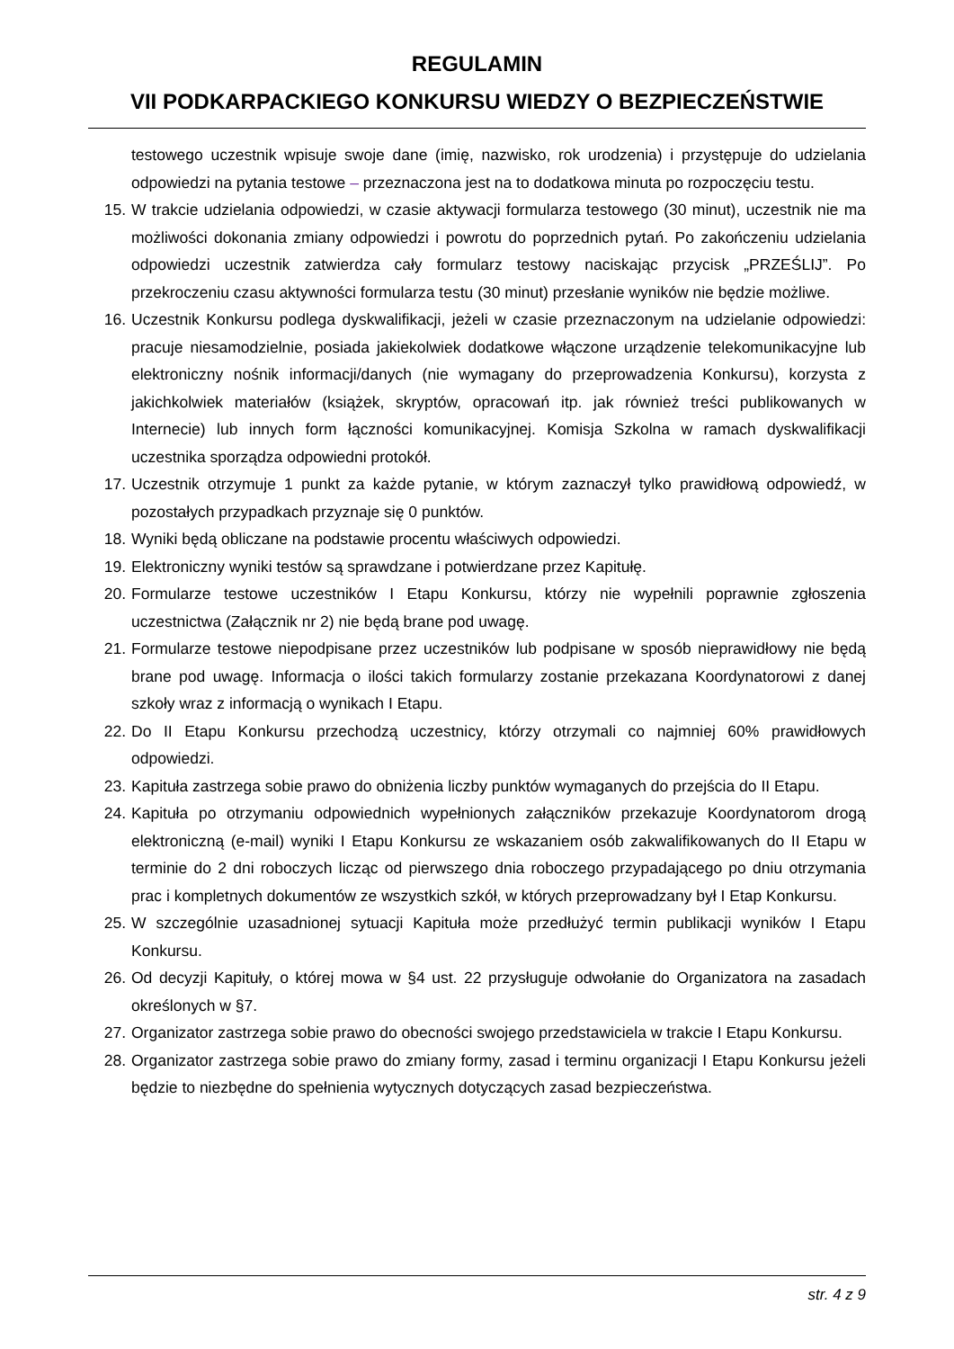REGULAMIN
VII PODKARPACKIEGO KONKURSU WIEDZY O BEZPIECZEŃSTWIE
testowego uczestnik wpisuje swoje dane (imię, nazwisko, rok urodzenia) i przystępuje do udzielania odpowiedzi na pytania testowe – przeznaczona jest na to dodatkowa minuta po rozpoczęciu testu.
15. W trakcie udzielania odpowiedzi, w czasie aktywacji formularza testowego (30 minut), uczestnik nie ma możliwości dokonania zmiany odpowiedzi i powrotu do poprzednich pytań. Po zakończeniu udzielania odpowiedzi uczestnik zatwierdza cały formularz testowy naciskając przycisk „PRZEŚLIJ”. Po przekroczeniu czasu aktywności formularza testu (30 minut) przesłanie wyników nie będzie możliwe.
16. Uczestnik Konkursu podlega dyskwalifikacji, jeżeli w czasie przeznaczonym na udzielanie odpowiedzi: pracuje niesamodzielnie, posiada jakiekolwiek dodatkowe włączone urządzenie telekomunikacyjne lub elektroniczny nośnik informacji/danych (nie wymagany do przeprowadzenia Konkursu), korzysta z jakichkolwiek materiałów (książek, skryptów, opracowań itp. jak również treści publikowanych w Internecie) lub innych form łączności komunikacyjnej. Komisja Szkolna w ramach dyskwalifikacji uczestnika sporządza odpowiedni protokół.
17. Uczestnik otrzymuje 1 punkt za każde pytanie, w którym zaznaczył tylko prawidłową odpowiedź, w pozostałych przypadkach przyznaje się 0 punktów.
18. Wyniki będą obliczane na podstawie procentu właściwych odpowiedzi.
19. Elektroniczny wyniki testów są sprawdzane i potwierdzane przez Kapitułę.
20. Formularze testowe uczestników I Etapu Konkursu, którzy nie wypełnili poprawnie zgłoszenia uczestnictwa (Załącznik nr 2) nie będą brane pod uwagę.
21. Formularze testowe niepodpisane przez uczestników lub podpisane w sposób nieprawidłowy nie będą brane pod uwagę. Informacja o ilości takich formularzy zostanie przekazana Koordynatorowi z danej szkoły wraz z informacją o wynikach I Etapu.
22. Do II Etapu Konkursu przechodzą uczestnicy, którzy otrzymali co najmniej 60% prawidłowych odpowiedzi.
23. Kapituła zastrzega sobie prawo do obniżenia liczby punktów wymaganych do przejścia do II Etapu.
24. Kapituła po otrzymaniu odpowiednich wypełnionych załączników przekazuje Koordynatorom drogą elektroniczną (e-mail) wyniki I Etapu Konkursu ze wskazaniem osób zakwalifikowanych do II Etapu w terminie do 2 dni roboczych licząc od pierwszego dnia roboczego przypadającego po dniu otrzymania prac i kompletnych dokumentów ze wszystkich szkół, w których przeprowadzany był I Etap Konkursu.
25. W szczególnie uzasadnionej sytuacji Kapituła może przedłużyć termin publikacji wyników I Etapu Konkursu.
26. Od decyzji Kapituły, o której mowa w §4 ust. 22 przysługuje odwołanie do Organizatora na zasadach określonych w §7.
27. Organizator zastrzega sobie prawo do obecności swojego przedstawiciela w trakcie I Etapu Konkursu.
28. Organizator zastrzega sobie prawo do zmiany formy, zasad i terminu organizacji I Etapu Konkursu jeżeli będzie to niezbędne do spełnienia wytycznych dotyczących zasad bezpieczeństwa.
str. 4 z 9